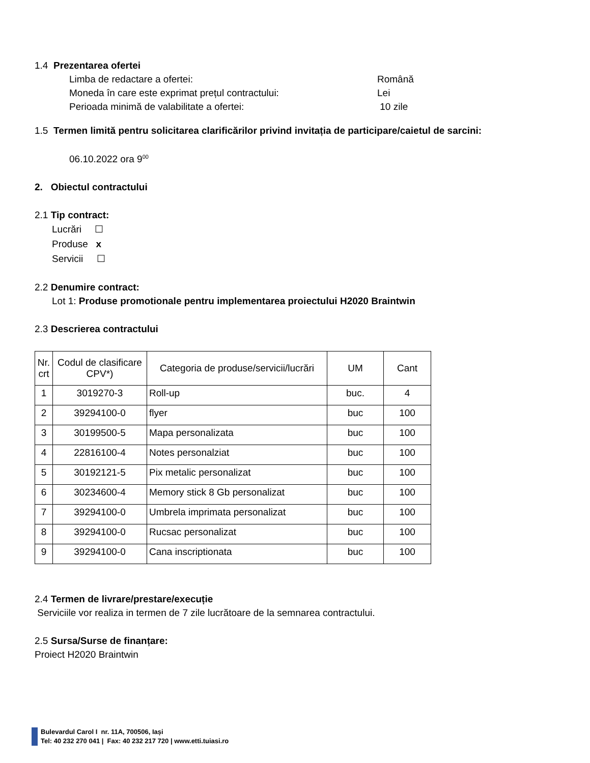1.4 Prezentarea ofertei
Limba de redactare a ofertei: Română
Moneda în care este exprimat prețul contractului: Lei
Perioada minimă de valabilitate a ofertei: 10 zile
1.5 Termen limită pentru solicitarea clarificărilor privind invitația de participare/caietul de sarcini:
06.10.2022 ora 9<sup>00</sup>
2. Obiectul contractului
2.1 Tip contract:
Lucrări ☐
Produse x
Servicii ☐
2.2 Denumire contract:
Lot 1: Produse promotionale pentru implementarea proiectului H2020 Braintwin
2.3 Descrierea contractului
| Nr. crt | Codul de clasificare CPV*) | Categoria de produse/servicii/lucrări | UM | Cant |
| --- | --- | --- | --- | --- |
| 1 | 3019270-3 | Roll-up | buc. | 4 |
| 2 | 39294100-0 | flyer | buc | 100 |
| 3 | 30199500-5 | Mapa personalizata | buc | 100 |
| 4 | 22816100-4 | Notes personalziat | buc | 100 |
| 5 | 30192121-5 | Pix metalic personalizat | buc | 100 |
| 6 | 30234600-4 | Memory stick 8 Gb personalizat | buc | 100 |
| 7 | 39294100-0 | Umbrela imprimata personalizat | buc | 100 |
| 8 | 39294100-0 | Rucsac personalizat | buc | 100 |
| 9 | 39294100-0 | Cana inscriptionata | buc | 100 |
2.4 Termen de livrare/prestare/execuție
Serviciile vor realiza in termen de 7 zile lucrătoare de la semnarea contractului.
2.5 Sursa/Surse de finanțare:
Proiect H2020 Braintwin
Bulevardul Carol I nr. 11A, 700506, Iași
Tel: 40 232 270 041 | Fax: 40 232 217 720 | www.etti.tuiasi.ro